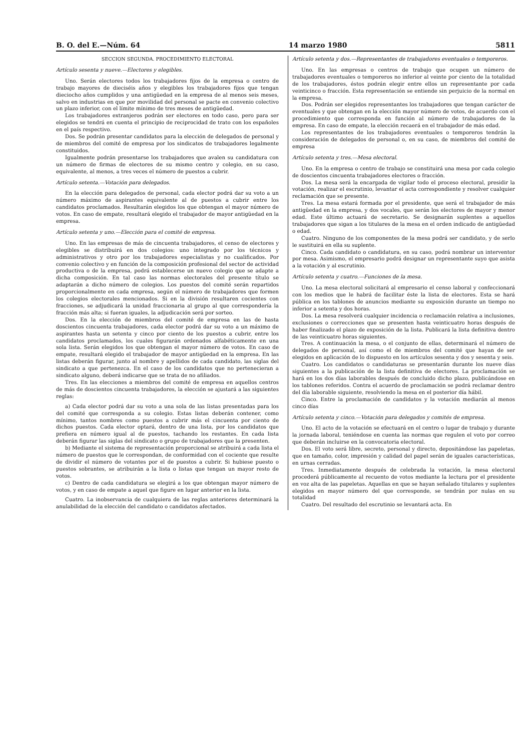B. O. del E.—Núm. 64 14 marzo 1980 5811
SECCION SEGUNDA. PROCEDIMIENTO ELECTORAL
Artículo sesenta y nueve.—Electores y elegibles.
Uno. Serán electores todos los trabajadores fijos de la empresa o centro de trabajo mayores de dieciséis años y elegibles los trabajadores fijos que tengan dieciocho años cumplidos y una antigüedad en la empresa de al menos seis meses, salvo en industrias en que por movilidad del personal se pacte en convenio colectivo un plazo inferior, con el límite mínimo de tres meses de antigüedad.
Los trabajadores extranjeros podrán ser electores en todo caso, pero para ser elegidos se tendrá en cuenta el principio de reciprocidad de trato con los españoles en el país respectivo.
Dos. Se podrán presentar candidatos para la elección de delegados de personal y de miembros del comité de empresa por los sindicatos de trabajadores legalmente constituidos.
Igualmente podrán presentarse los trabajadores que avalen su candidatura con un número de firmas de electores de su mismo centro y colegio, en su caso, equivalente, al menos, a tres veces el número de puestos a cubrir.
Artículo setenta.—Votación para delegados.
En la elección para delegados de personal, cada elector podrá dar su voto a un número máximo de aspirantes equivalente al de puestos a cubrir entre los candidatos proclamados. Resultarán elegidos los que obtengan el mayor número de votos. En caso de empate, resultará elegido el trabajador de mayor antigüedad en la empresa.
Artículo setenta y uno.—Elección para el comité de empresa.
Uno. En las empresas de más de cincuenta trabajadores, el censo de electores y elegibles se distribuirá en dos colegios: uno integrado por los técnicos y administrativos y otro por los trabajadores especialistas y no cualificados. Por convenio colectivo y en función de la composición profesional del sector de actividad productiva o de la empresa, podrá establecerse un nuevo colegio que se adapte a dicha composición. En tal caso las normas electorales del presente título se adaptarán a dicho número de colegios. Los puestos del comité serán repartidos proporcionalmente en cada empresa, según el número de trabajadores que formen los colegios electorales mencionados. Si en la división resultaren cocientes con fracciones, se adjudicará la unidad fraccionaria al grupo al que correspondería la fracción más alta; si fueran iguales, la adjudicación será por sorteo.
Dos. En la elección de miembros del comité de empresa en las de hasta doscientos cincuenta trabajadores, cada elector podrá dar su voto a un máximo de aspirantes hasta un setenta y cinco por ciento de los puestos a cubrir, entre los candidatos proclamados, los cuales figurarán ordenados alfabéticamente en una sola lista. Serán elegidos los que obtengan el mayor número de votos. En caso de empate, resultará elegido el trabajador de mayor antigüedad en la empresa. En las listas deberán figurar, junto al nombre y apellidos de cada candidato, las siglas del sindicato a que pertenezca. En el caso de los candidatos que no pertenecieran a sindicato alguno, deberá indicarse que se trata de no afiliados.
Tres. En las elecciones a miembros del comité de empresa en aquellos centros de más de doscientos cincuenta trabajadores, la elección se ajustará a las siguientes reglas:
a) Cada elector podrá dar su voto a una sola de las listas presentadas para los del comité que corresponda a su colegio. Estas listas deberán contener, como mínimo, tantos nombres como puestos a cubrir más el cincuenta por ciento de dichos puestos. Cada elector optará, dentro de una lista, por los candidatos que prefiera en número igual al de puestos, tachando los restantes. En cada lista deberán figurar las siglas del sindicato o grupo de trabajadores que la presenten.
b) Mediante el sistema de representación proporcional se atribuirá a cada lista el número de puestos que le correspondan, de conformidad con el cociente que resulte de dividir el número de votantes por el de puestos a cubrir. Si hubiese puesto o puestos sobrantes, se atribuirán a la lista o listas que tengan un mayor resto de votos.
c) Dentro de cada candidatura se elegirá a los que obtengan mayor número de votos, y en caso de empate a aquel que figure en lugar anterior en la lista.
Cuatro. La inobservancia de cualquiera de las reglas anteriores determinará la anulabilidad de la elección del candidato o candidatos afectados.
Artículo setenta y dos.—Representantes de trabajadores eventuales o temporeros.
Uno. En las empresas o centros de trabajo que ocupen un número de trabajadores eventuales o temporeros no inferior al veinte por ciento de la totalidad de los trabajadores, éstos podrán elegir entre ellos un representante por cada veinticinco o fracción. Esta representación se entiende sin perjuicio de la normal en la empresa.
Dos. Podrán ser elegidos representantes los trabajadores que tengan carácter de eventuales y que obtengan en la elección mayor número de votos, de acuerdo con el procedimiento que corresponda en función al número de trabajadores de la empresa. En caso de empate, la elección recaerá en el trabajador de más edad.
Los representantes de los trabajadores eventuales o temporeros tendrán la consideración de delegados de personal o, en su caso, de miembros del comité de empresa
Artículo setenta y tres.—Mesa electoral.
Uno. En la empresa o centro de trabajo se constituirá una mesa por cada colegio de doscientos cincuenta trabajadores electores o fracción.
Dos. La mesa será la encargada de vigilar todo el proceso electoral, presidir la votación, realizar el escrutinio, levantar el acta correspondiente y resolver cualquier reclamación que se presente.
Tres. La mesa estará formada por el presidente, que será el trabajador de más antigüedad en la empresa, y dos vocales, que serán los electores de mayor y menor edad. Este último actuará de secretario. Se designarán suplentes a aquellos trabajadores que sigan a los titulares de la mesa en el orden indicado de antigüedad o edad.
Cuatro. Ninguno de los componentes de la mesa podrá ser candidato, y de serlo le sustituirá en ella su suplente.
Cinco. Cada candidato o candidatura, en su caso, podrá nombrar un interventor por mesa. Asimismo, el empresario podrá designar un representante suyo que asista a la votación y al escrutinio.
Artículo setenta y cuatro.—Funciones de la mesa.
Uno. La mesa electoral solicitará al empresario el censo laboral y confeccionará con los medios que le habrá de facilitar éste la lista de electores. Esta se hará pública en los tablones de anuncios mediante su exposición durante un tiempo no inferior a setenta y dos horas.
Dos. La mesa resolverá cualquier incidencia o reclamación relativa a inclusiones, exclusiones o correcciones que se presenten hasta veinticuatro horas después de haber finalizado el plazo de exposición de la lista. Publicará la lista definitiva dentro de las veinticuatro horas siguientes.
Tres. A continuación la mesa, o el conjunto de ellas, determinará el número de delegados de personal, así como el de miembros del comité que hayan de ser elegidos en aplicación de lo dispuesto en los artículos sesenta y dos y sesenta y seis.
Cuatro. Los candidatos o candidaturas se presentarán durante los nueve días siguientes a la publicación de la lista definitiva de electores. La proclamación se hará en los dos días laborables después de concluido dicho plazo, publicándose en los tablones referidos. Contra el acuerdo de proclamación se podrá reclamar dentro del día laborable siguiente, resolviendo la mesa en el posterior día hábil.
Cinco. Entre la proclamación de candidatos y la votación mediarán al menos cinco días
Artículo setenta y cinco.—Votación para delegados y comités de empresa.
Uno. El acto de la votación se efectuará en el centro o lugar de trabajo y durante la jornada laboral, teniéndose en cuenta las normas que regulen el voto por correo que deberán incluirse en la convocatoria electoral.
Dos. El voto será libre, secreto, personal y directo, depositándose las papeletas, que en tamaño, color, impresión y calidad del papel serán de iguales características, en urnas cerradas.
Tres. Inmediatamente después de celebrada la votación, la mesa electoral procederá públicamente al recuento de votos mediante la lectura por el presidente en voz alta de las papeletas. Aquellas en que se hayan señalado titulares y suplentes elegidos en mayor número del que corresponde, se tendrán por nulas en su totalidad
Cuatro. Del resultado del escrutinio se levantará acta. En